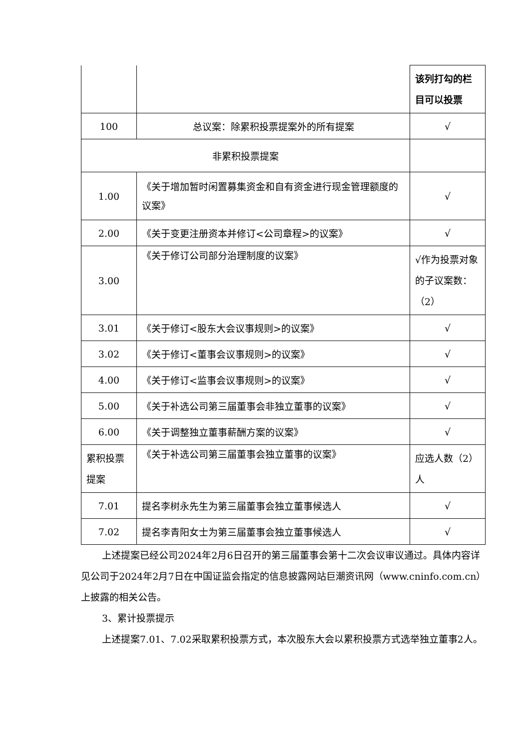| | | 该列打勾的栏目可以投票 |
| 100 | 总议案：除累积投票提案外的所有提案 | √ |
| 非累积投票提案 | | |
| 1.00 | 《关于增加暂时闲置募集资金和自有资金进行现金管理额度的议案》 | √ |
| 2.00 | 《关于变更注册资本并修订<公司章程>的议案》 | √ |
| 3.00 | 《关于修订公司部分治理制度的议案》 | √作为投票对象的子议案数：（2） |
| 3.01 | 《关于修订<股东大会议事规则>的议案》 | √ |
| 3.02 | 《关于修订<董事会议事规则>的议案》 | √ |
| 4.00 | 《关于修订<监事会议事规则>的议案》 | √ |
| 5.00 | 《关于补选公司第三届董事会非独立董事的议案》 | √ |
| 6.00 | 《关于调整独立董事薪酬方案的议案》 | √ |
| 累积投票提案 | 《关于补选公司第三届董事会独立董事的议案》 | 应选人数（2）人 |
| 7.01 | 提名李树永先生为第三届董事会独立董事候选人 | √ |
| 7.02 | 提名李青阳女士为第三届董事会独立董事候选人 | √ |
上述提案已经公司2024年2月6日召开的第三届董事会第十二次会议审议通过。具体内容详见公司于2024年2月7日在中国证监会指定的信息披露网站巨潮资讯网（www.cninfo.com.cn）上披露的相关公告。
3、累计投票提示
上述提案7.01、7.02采取累积投票方式，本次股东大会以累积投票方式选举独立董事2人。